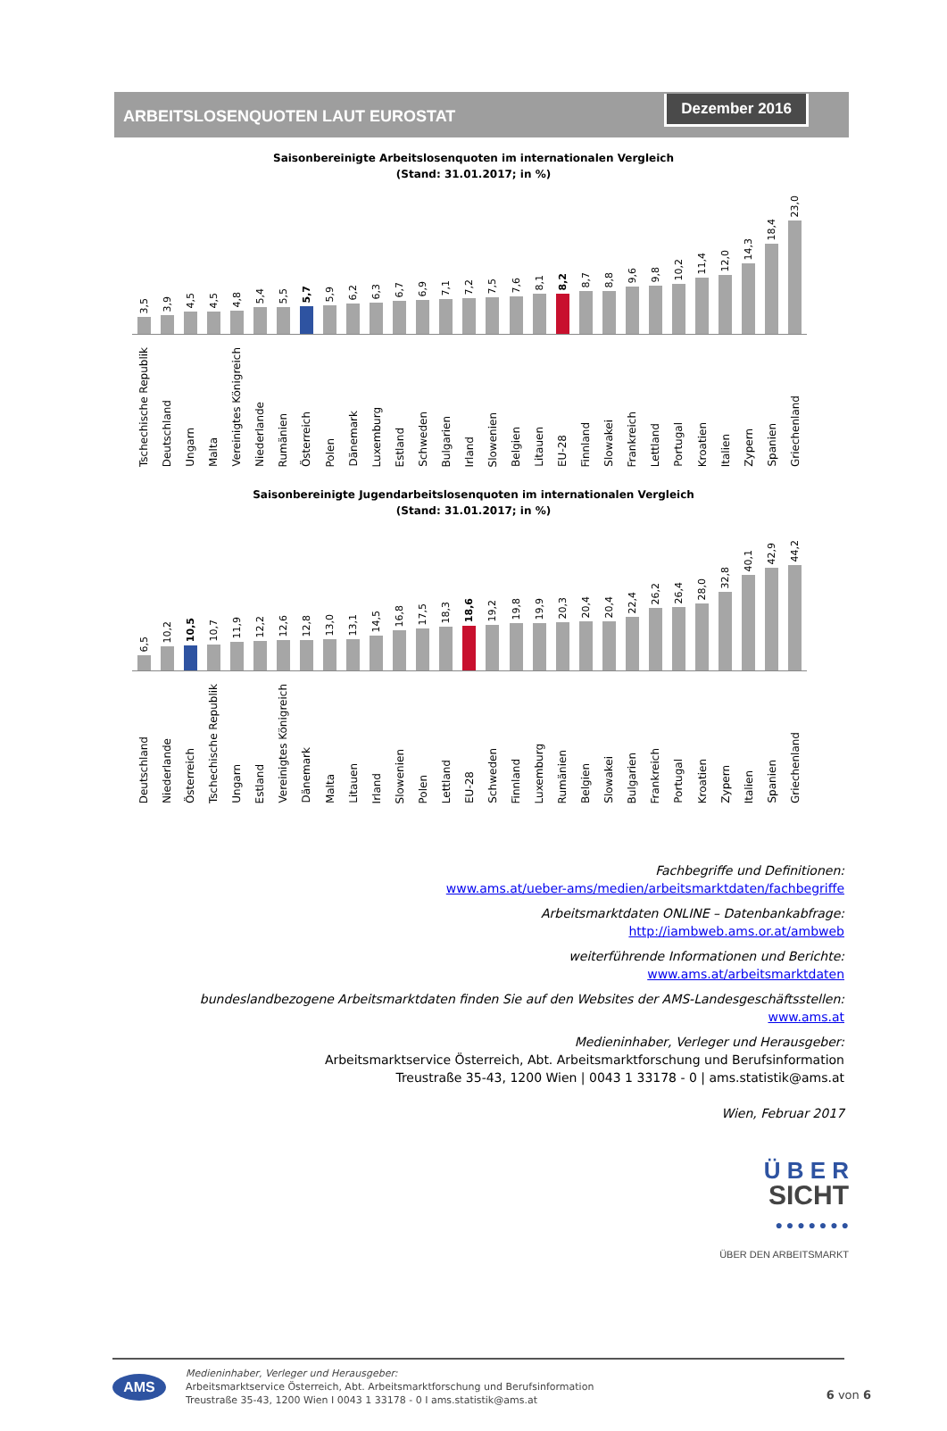ARBEITSLOSENQUOTEN LAUT EUROSTAT
Dezember 2016
Saisonbereinigte Arbeitslosenquoten im internationalen Vergleich
(Stand: 31.01.2017; in %)
3,5
Tschechische Republik
3,9
Deutschland
4,5
Ungarn
4,5
Malta
4,8
Vereinigtes Königreich
5,4
Niederlande
5,5
Rumänien
5,7
Österreich
5,9
Polen
6,2
Dänemark
6,3
Luxemburg
6,7
Estland
6,9
Schweden
7,1
Bulgarien
7,2
Irland
7,5
Slowenien
7,6
Belgien
8,1
Litauen
8,2
EU-28
8,7
Finnland
8,8
Slowakei
9,6
Frankreich
9,8
Lettland
10,2
Portugal
11,4
Kroatien
12,0
Italien
14,3
Zypern
18,4
Spanien
23,0
Griechenland
Saisonbereinigte Jugendarbeitslosenquoten im internationalen Vergleich
(Stand: 31.01.2017; in %)
6,5
Deutschland
10,2
Niederlande
10,5
Österreich
10,7
Tschechische Republik
11,9
Ungarn
12,2
Estland
12,6
Vereinigtes Königreich
12,8
Dänemark
13,0
Malta
13,1
Litauen
14,5
Irland
16,8
Slowenien
17,5
Polen
18,3
Lettland
18,6
EU-28
19,2
Schweden
19,8
Finnland
19,9
Luxemburg
20,3
Rumänien
20,4
Belgien
20,4
Slowakei
22,4
Bulgarien
26,2
Frankreich
26,4
Portugal
28,0
Kroatien
32,8
Zypern
40,1
Italien
42,9
Spanien
44,2
Griechenland
Fachbegriffe und Definitionen:
www.ams.at/ueber-ams/medien/arbeitsmarktdaten/fachbegriffe
Arbeitsmarktdaten ONLINE – Datenbankabfrage:
http://iambweb.ams.or.at/ambweb
weiterführende Informationen und Berichte:
www.ams.at/arbeitsmarktdaten
bundeslandbezogene Arbeitsmarktdaten finden Sie auf den Websites der AMS-Landesgeschäftsstellen:
www.ams.at
Medieninhaber, Verleger und Herausgeber:
Arbeitsmarktservice Österreich, Abt. Arbeitsmarktforschung und Berufsinformation
Treustraße 35-43, 1200 Wien | 0043 1 33178 - 0 | ams.statistik@ams.at
Wien, Februar 2017
Ü B E R
SICHT
● ● ● ● ● ● ●
ÜBER DEN ARBEITSMARKT
AMS
Medieninhaber, Verleger und Herausgeber:
Arbeitsmarktservice Österreich, Abt. Arbeitsmarktforschung und Berufsinformation
Treustraße 35-43, 1200 Wien I 0043 1 33178 - 0 I ams.statistik@ams.at
6 von 6